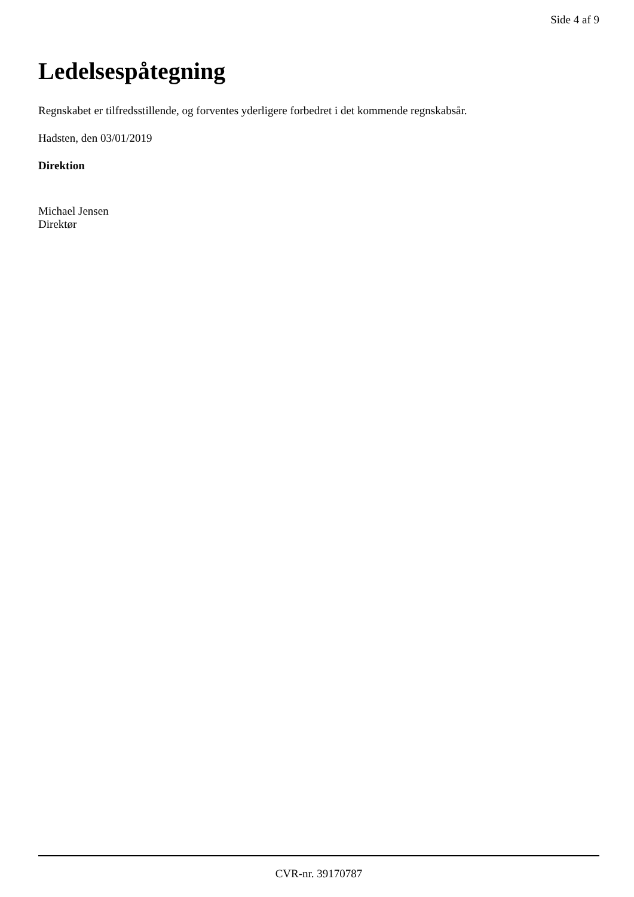Side 4 af 9
Ledelsespåtegning
Regnskabet er tilfredsstillende, og forventes yderligere forbedret i det kommende regnskabsår.
Hadsten, den 03/01/2019
Direktion
Michael Jensen
Direktør
CVR-nr. 39170787